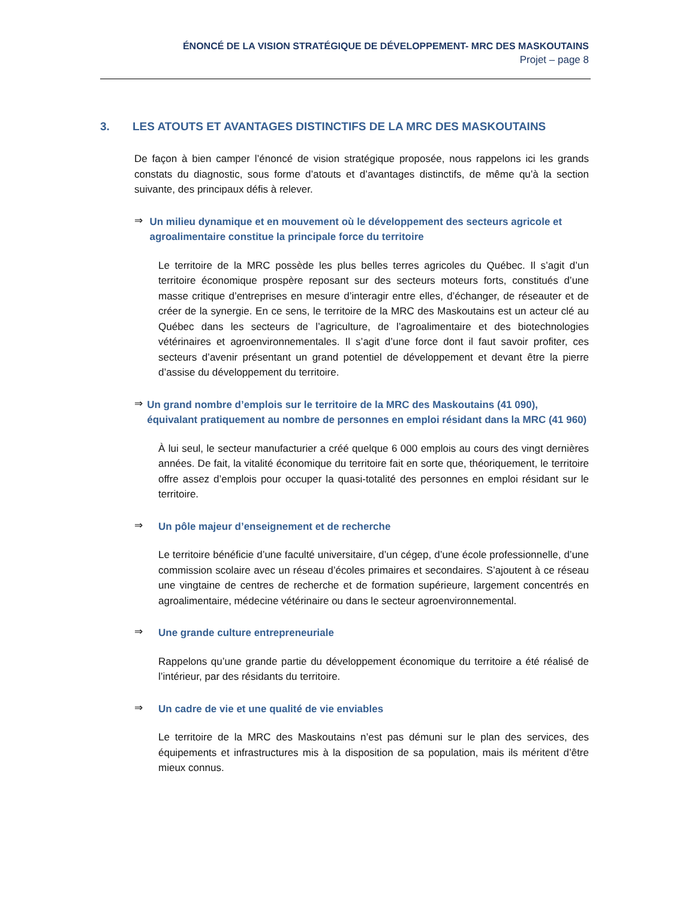ÉNONCÉ DE LA VISION STRATÉGIQUE DE DÉVELOPPEMENT- MRC DES MASKOUTAINS
Projet – page 8
3. LES ATOUTS ET AVANTAGES DISTINCTIFS DE LA MRC DES MASKOUTAINS
De façon à bien camper l’énoncé de vision stratégique proposée, nous rappelons ici les grands constats du diagnostic, sous forme d’atouts et d’avantages distinctifs, de même qu’à la section suivante, des principaux défis à relever.
⇒
Un milieu dynamique et en mouvement où le développement des secteurs agricole et agroalimentaire constitue la principale force du territoire
Le territoire de la MRC possède les plus belles terres agricoles du Québec. Il s’agit d’un territoire économique prospère reposant sur des secteurs moteurs forts, constitués d’une masse critique d’entreprises en mesure d’interagir entre elles, d’échanger, de réseauter et de créer de la synergie. En ce sens, le territoire de la MRC des Maskoutains est un acteur clé au Québec dans les secteurs de l’agriculture, de l’agroalimentaire et des biotechnologies vétérinaires et agroenvironnementales. Il s’agit d’une force dont il faut savoir profiter, ces secteurs d’avenir présentant un grand potentiel de développement et devant être la pierre d’assise du développement du territoire.
⇒
Un grand nombre d’emplois sur le territoire de la MRC des Maskoutains (41 090), équivalant pratiquement au nombre de personnes en emploi résidant dans la MRC (41 960)
À lui seul, le secteur manufacturier a créé quelque 6 000 emplois au cours des vingt dernières années. De fait, la vitalité économique du territoire fait en sorte que, théoriquement, le territoire offre assez d’emplois pour occuper la quasi-totalité des personnes en emploi résidant sur le territoire.
⇒
Un pôle majeur d’enseignement et de recherche
Le territoire bénéficie d’une faculté universitaire, d’un cégep, d’une école professionnelle, d’une commission scolaire avec un réseau d’écoles primaires et secondaires. S’ajoutent à ce réseau une vingtaine de centres de recherche et de formation supérieure, largement concentrés en agroalimentaire, médecine vétérinaire ou dans le secteur agroenvironnemental.
⇒
Une grande culture entrepreneuriale
Rappelons qu’une grande partie du développement économique du territoire a été réalisé de l’intérieur, par des résidants du territoire.
⇒
Un cadre de vie et une qualité de vie enviables
Le territoire de la MRC des Maskoutains n’est pas démuni sur le plan des services, des équipements et infrastructures mis à la disposition de sa population, mais ils méritent d’être mieux connus.